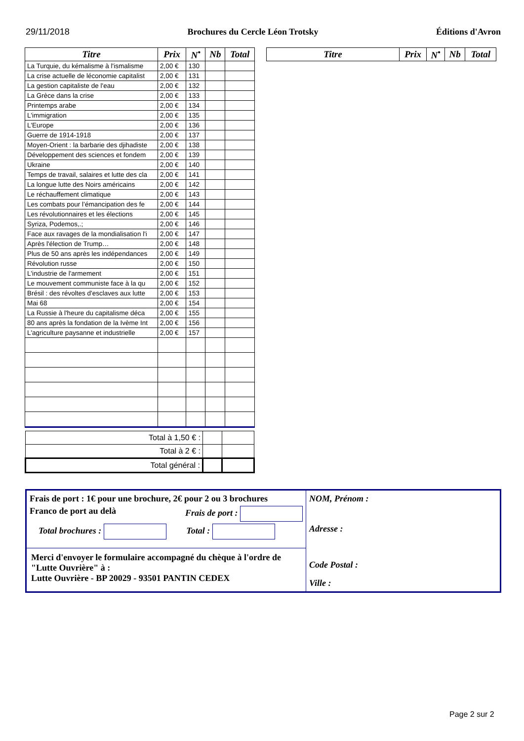29/11/2018 Brochures du Cercle Léon Trotsky Éditions d'Avron
| Titre | Prix | N<sup>•</sup> | Nb | Total |
| --- | --- | --- | --- | --- |
| La Turquie, du kémalisme à l'ismalisme | 2,00 € | 130 | | |
| La crise actuelle de léconomie capitalist | 2,00 € | 131 | | |
| La gestion capitaliste de l'eau | 2,00 € | 132 | | |
| La Grèce dans la crise | 2,00 € | 133 | | |
| Printemps arabe | 2,00 € | 134 | | |
| L'immigration | 2,00 € | 135 | | |
| L'Europe | 2,00 € | 136 | | |
| Guerre de 1914-1918 | 2,00 € | 137 | | |
| Moyen-Orient : la barbarie des djihadiste | 2,00 € | 138 | | |
| Développement des sciences et fondem | 2,00 € | 139 | | |
| Ukraine | 2,00 € | 140 | | |
| Temps de travail, salaires et lutte des cla | 2,00 € | 141 | | |
| La longue lutte des Noirs américains | 2,00 € | 142 | | |
| Le réchauffement climatique | 2,00 € | 143 | | |
| Les combats pour l’émancipation des fe | 2,00 € | 144 | | |
| Les révolutionnaires et les élections | 2,00 € | 145 | | |
| Syriza, Podemos,.; | 2,00 € | 146 | | |
| Face aux ravages de la mondialisation l'i | 2,00 € | 147 | | |
| Après l'élection de Trump… | 2,00 € | 148 | | |
| Plus de 50 ans après les indépendances | 2,00 € | 149 | | |
| Révolution russe | 2,00 € | 150 | | |
| L'industrie de l'armement | 2,00 € | 151 | | |
| Le mouvement communiste face à la qu | 2,00 € | 152 | | |
| Brésil : des révoltes d'esclaves aux lutte | 2,00 € | 153 | | |
| Mai 68 | 2,00 € | 154 | | |
| La Russie à l'heure du capitalisme déca | 2,00 € | 155 | | |
| 80 ans après la fondation de la Ivème Int | 2,00 € | 156 | | |
| L'agriculture paysanne et industrielle | 2,00 € | 157 | | |
| Total à 1,50 € : | | |
| Total à 2 € : | | |
| Total général : | | |
| Titre | Prix | N<sup>•</sup> | Nb | Total |
| --- | --- | --- | --- | --- |
Frais de port : 1€ pour une brochure, 2€ pour 2 ou 3 brochures
Franco de port au delà Frais de port :
Total brochures : Total :
Merci d'envoyer le formulaire accompagné du chèque à l'ordre de "Lutte Ouvrière" à :
Lutte Ouvrière - BP 20029 - 93501 PANTIN CEDEX
NOM, Prénom :
Adresse :
Code Postal :
Ville :
Page 2 sur 2